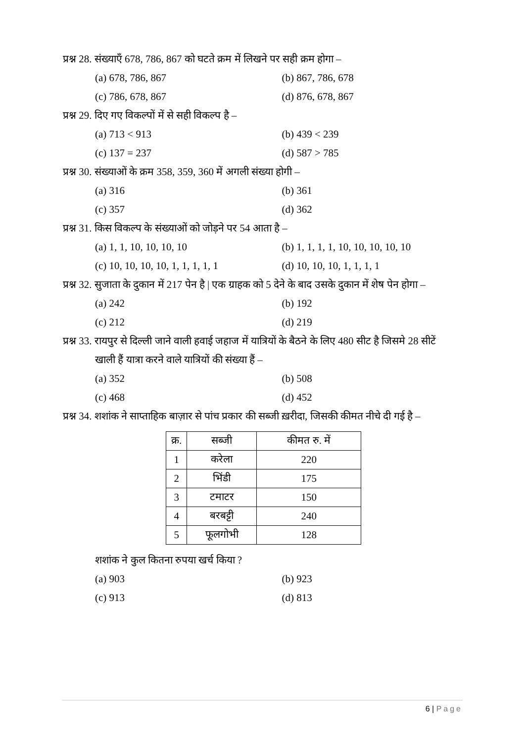प्रश्न 28. संख्याएँ 678, 786, 867 को घटते क्रम में लिखने पर सही क्रम होगा –
(a) 678, 786, 867 (b) 867, 786, 678
(c) 786, 678, 867 (d) 876, 678, 867
प्रश्न 29. दिए गए विकल्पों में से सही विकल्प है –
(a) 713 < 913 (b) 439 < 239
(c) 137 = 237 (d) 587 > 785
प्रश्न 30. संख्याओं के क्रम 358, 359, 360 में अगली संख्या होगी –
(a) 316 (b) 361
(c) 357 (d) 362
प्रश्न 31. किस विकल्प के संख्याओं को जोड़ने पर 54 आता है –
(a) 1, 1, 10, 10, 10, 10 (b) 1, 1, 1, 1, 10, 10, 10, 10, 10
(c) 10, 10, 10, 10, 1, 1, 1, 1, 1 (d) 10, 10, 10, 1, 1, 1, 1
प्रश्न 32. सुजाता के दुकान में 217 पेन है | एक ग्राहक को 5 देने के बाद उसके दुकान में शेष पेन होगा –
(a) 242 (b) 192
(c) 212 (d) 219
प्रश्न 33. रायपुर से दिल्ली जाने वाली हवाई जहाज में यात्रियों के बैठने के लिए 480 सीट है जिसमे 28 सीटें
खाली हैं यात्रा करने वाले यात्रियों की संख्या हैं –
(a) 352 (b) 508
(c) 468 (d) 452
प्रश्न 34. शशांक ने साप्ताहिक बाज़ार से पांच प्रकार की सब्जी ख़रीदा, जिसकी कीमत नीचे दी गई है –
| क्र. | सब्जी | कीमत रु. में |
| 1 | करेला | 220 |
| 2 | भिंडी | 175 |
| 3 | टमाटर | 150 |
| 4 | बरबट्टी | 240 |
| 5 | फूलगोभी | 128 |
शशांक ने कुल कितना रुपया खर्च किया ?
(a) 903 (b) 923
(c) 913 (d) 813
6 | Page